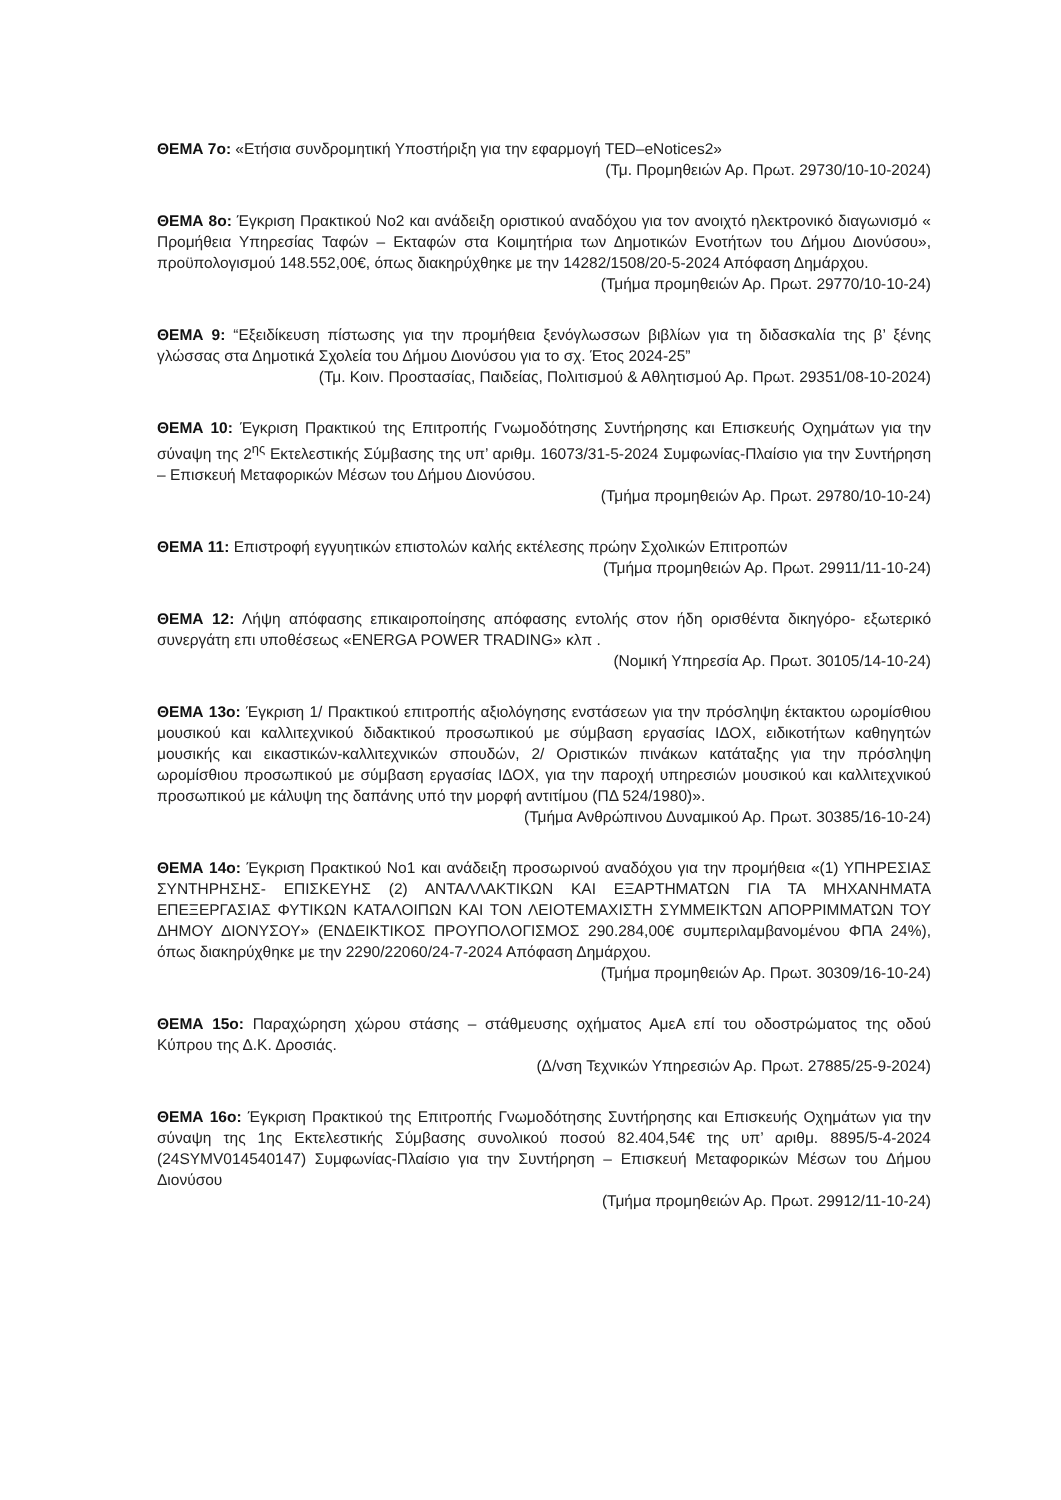ΘΕΜΑ 7ο: «Ετήσια συνδρομητική Υποστήριξη για την εφαρμογή TED–eNotices2»
(Τμ. Προμηθειών Αρ. Πρωτ. 29730/10-10-2024)
ΘΕΜΑ 8ο: Έγκριση Πρακτικού Νο2 και ανάδειξη οριστικού αναδόχου για τον ανοιχτό ηλεκτρονικό διαγωνισμό « Προμήθεια Υπηρεσίας Ταφών – Εκταφών στα Κοιμητήρια των Δημοτικών Ενοτήτων του Δήμου Διονύσου», προϋπολογισμού 148.552,00€, όπως διακηρύχθηκε με την 14282/1508/20-5-2024 Απόφαση Δημάρχου.
(Τμήμα προμηθειών Αρ. Πρωτ. 29770/10-10-24)
ΘΕΜΑ 9: “Εξειδίκευση πίστωσης για την προμήθεια ξενόγλωσσων βιβλίων για τη διδασκαλία της β’ ξένης γλώσσας στα Δημοτικά Σχολεία του Δήμου Διονύσου για το σχ. Έτος 2024-25”
(Τμ. Κοιν. Προστασίας, Παιδείας, Πολιτισμού & Αθλητισμού Αρ. Πρωτ. 29351/08-10-2024)
ΘΕΜΑ 10: Έγκριση Πρακτικού της Επιτροπής Γνωμοδότησης Συντήρησης και Επισκευής Οχημάτων για την σύναψη της 2<sup>ης</sup> Εκτελεστικής Σύμβασης της υπ’ αριθμ. 16073/31-5-2024 Συμφωνίας-Πλαίσιο για την Συντήρηση – Επισκευή Μεταφορικών Μέσων του Δήμου Διονύσου.
(Τμήμα προμηθειών Αρ. Πρωτ. 29780/10-10-24)
ΘΕΜΑ 11: Επιστροφή εγγυητικών επιστολών καλής εκτέλεσης πρώην Σχολικών Επιτροπών
(Τμήμα προμηθειών Αρ. Πρωτ. 29911/11-10-24)
ΘΕΜΑ 12: Λήψη απόφασης επικαιροποίησης απόφασης εντολής στον ήδη ορισθέντα δικηγόρο- εξωτερικό συνεργάτη επι υποθέσεως «ENERGA POWER TRADING» κλπ .
(Νομική Υπηρεσία Αρ. Πρωτ. 30105/14-10-24)
ΘΕΜΑ 13ο: Έγκριση 1/ Πρακτικού επιτροπής αξιολόγησης ενστάσεων για την πρόσληψη έκτακτου ωρομίσθιου μουσικού και καλλιτεχνικού διδακτικού προσωπικού με σύμβαση εργασίας ΙΔΟΧ, ειδικοτήτων καθηγητών μουσικής και εικαστικών-καλλιτεχνικών σπουδών, 2/ Οριστικών πινάκων κατάταξης για την πρόσληψη ωρομίσθιου προσωπικού με σύμβαση εργασίας ΙΔΟΧ, για την παροχή υπηρεσιών μουσικού και καλλιτεχνικού προσωπικού με κάλυψη της δαπάνης υπό την μορφή αντιτίμου (ΠΔ 524/1980)».
(Τμήμα Ανθρώπινου Δυναμικού Αρ. Πρωτ. 30385/16-10-24)
ΘΕΜΑ 14ο: Έγκριση Πρακτικού Νο1 και ανάδειξη προσωρινού αναδόχου για την προμήθεια «(1) ΥΠΗΡΕΣΙΑΣ ΣΥΝΤΗΡΗΣΗΣ- ΕΠΙΣΚΕΥΗΣ (2) ΑΝΤΑΛΛΑΚΤΙΚΩΝ ΚΑΙ ΕΞΑΡΤΗΜΑΤΩΝ ΓΙΑ ΤΑ ΜΗΧΑΝΗΜΑΤΑ ΕΠΕΞΕΡΓΑΣΙΑΣ ΦΥΤΙΚΩΝ ΚΑΤΑΛΟΙΠΩΝ ΚΑΙ ΤΟΝ ΛΕΙΟΤΕΜΑΧΙΣΤΗ ΣΥΜΜΕΙΚΤΩΝ ΑΠΟΡΡΙΜΜΑΤΩΝ ΤΟΥ ΔΗΜΟΥ ΔΙΟΝΥΣΟΥ» (ΕΝΔΕΙΚΤΙΚΟΣ ΠΡΟΥΠΟΛΟΓΙΣΜΟΣ 290.284,00€ συμπεριλαμβανομένου ΦΠΑ 24%), όπως διακηρύχθηκε με την 2290/22060/24-7-2024 Απόφαση Δημάρχου.
(Τμήμα προμηθειών Αρ. Πρωτ. 30309/16-10-24)
ΘΕΜΑ 15ο: Παραχώρηση χώρου στάσης – στάθμευσης οχήματος ΑμεΑ επί του οδοστρώματος της οδού Κύπρου της Δ.Κ. Δροσιάς.
(Δ/νση Τεχνικών Υπηρεσιών Αρ. Πρωτ. 27885/25-9-2024)
ΘΕΜΑ 16ο: Έγκριση Πρακτικού της Επιτροπής Γνωμοδότησης Συντήρησης και Επισκευής Οχημάτων για την σύναψη της 1ης Εκτελεστικής Σύμβασης συνολικού ποσού 82.404,54€ της υπ’ αριθμ. 8895/5-4-2024 (24SYMV014540147) Συμφωνίας-Πλαίσιο για την Συντήρηση – Επισκευή Μεταφορικών Μέσων του Δήμου Διονύσου
(Τμήμα προμηθειών Αρ. Πρωτ. 29912/11-10-24)